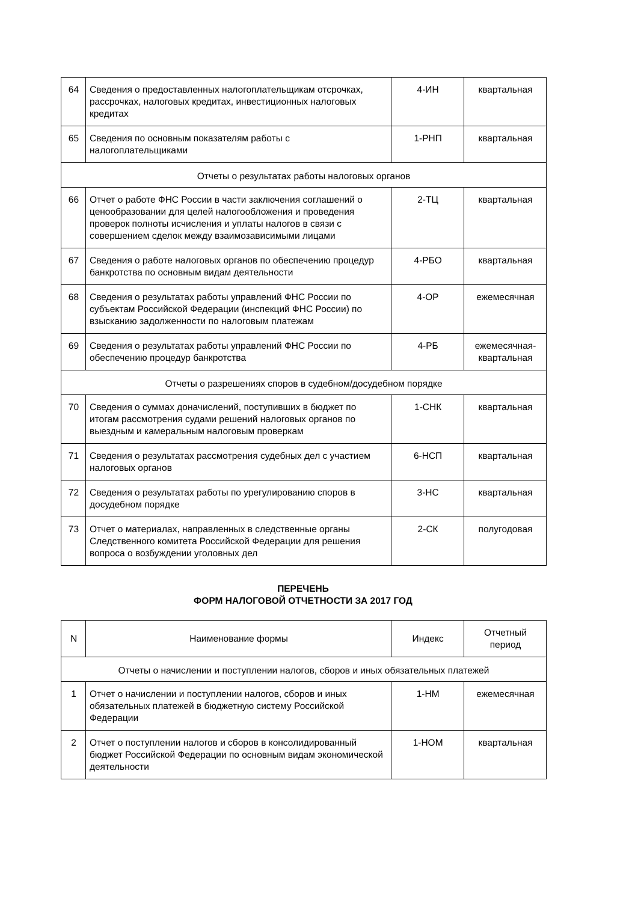| 64 | Сведения о предоставленных налогоплательщикам отсрочках, рассрочках, налоговых кредитах, инвестиционных налоговых кредитах | 4-ИН | квартальная |
| 65 | Сведения по основным показателям работы с налогоплательщиками | 1-РНП | квартальная |
| Отчеты о результатах работы налоговых органов | | | |
| 66 | Отчет о работе ФНС России в части заключения соглашений о ценообразовании для целей налогообложения и проведения проверок полноты исчисления и уплаты налогов в связи с совершением сделок между взаимозависимыми лицами | 2-ТЦ | квартальная |
| 67 | Сведения о работе налоговых органов по обеспечению процедур банкротства по основным видам деятельности | 4-РБО | квартальная |
| 68 | Сведения о результатах работы управлений ФНС России по субъектам Российской Федерации (инспекций ФНС России) по взысканию задолженности по налоговым платежам | 4-ОР | ежемесячная |
| 69 | Сведения о результатах работы управлений ФНС России по обеспечению процедур банкротства | 4-РБ | ежемесячная-квартальная |
| Отчеты о разрешениях споров в судебном/досудебном порядке | | | |
| 70 | Сведения о суммах доначислений, поступивших в бюджет по итогам рассмотрения судами решений налоговых органов по выездным и камеральным налоговым проверкам | 1-СНК | квартальная |
| 71 | Сведения о результатах рассмотрения судебных дел с участием налоговых органов | 6-НСП | квартальная |
| 72 | Сведения о результатах работы по урегулированию споров в досудебном порядке | 3-НС | квартальная |
| 73 | Отчет о материалах, направленных в следственные органы Следственного комитета Российской Федерации для решения вопроса о возбуждении уголовных дел | 2-СК | полугодовая |
ПЕРЕЧЕНЬ
ФОРМ НАЛОГОВОЙ ОТЧЕТНОСТИ ЗА 2017 ГОД
| N | Наименование формы | Индекс | Отчетный период |
| --- | --- | --- | --- |
| Отчеты о начислении и поступлении налогов, сборов и иных обязательных платежей | | | |
| 1 | Отчет о начислении и поступлении налогов, сборов и иных обязательных платежей в бюджетную систему Российской Федерации | 1-НМ | ежемесячная |
| 2 | Отчет о поступлении налогов и сборов в консолидированный бюджет Российской Федерации по основным видам экономической деятельности | 1-НОМ | квартальная |